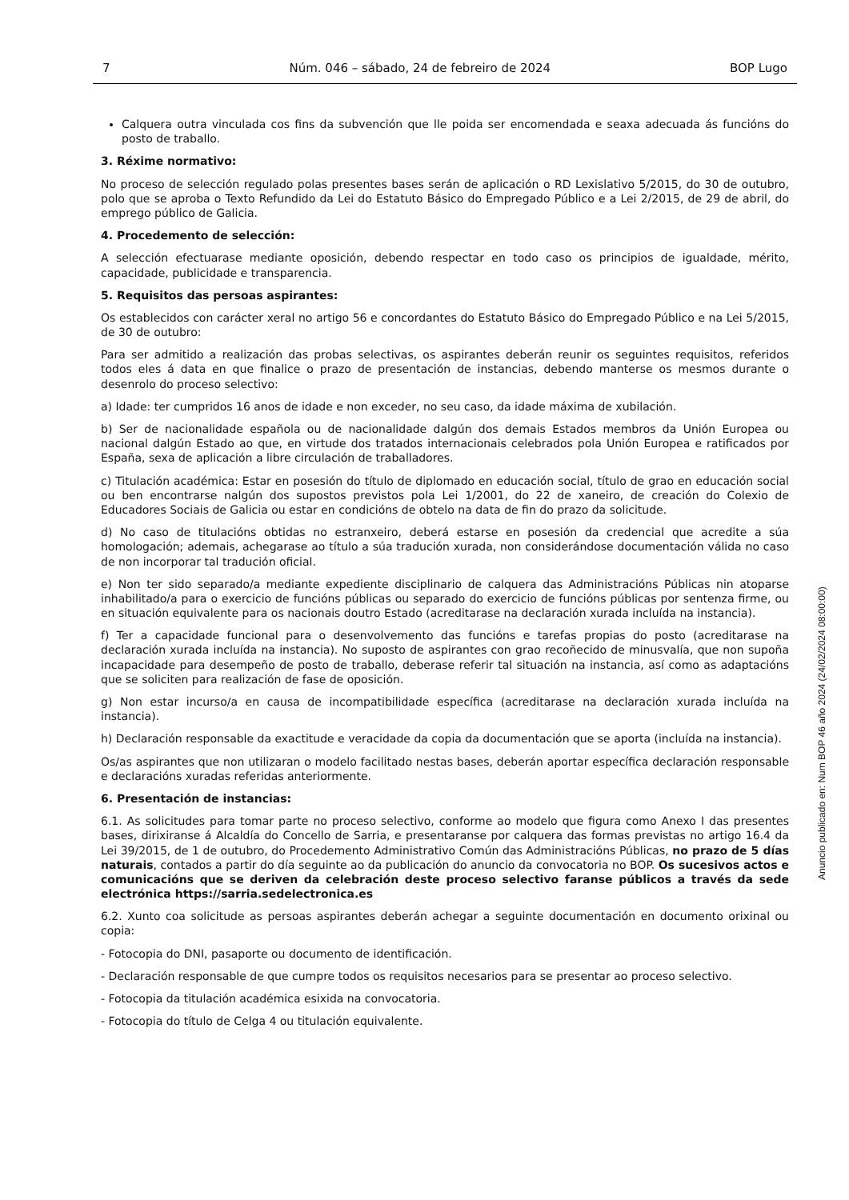7 Núm. 046 – sábado, 24 de febreiro de 2024 BOP Lugo
Calquera outra vinculada cos fins da subvención que lle poida ser encomendada e seaxa adecuada ás funcións do posto de traballo.
3. Réxime normativo:
No proceso de selección regulado polas presentes bases serán de aplicación o RD Lexislativo 5/2015, do 30 de outubro, polo que se aproba o Texto Refundido da Lei do Estatuto Básico do Empregado Público e a Lei 2/2015, de 29 de abril, do emprego público de Galicia.
4. Procedemento de selección:
A selección efectuarase mediante oposición, debendo respectar en todo caso os principios de igualdade, mérito, capacidade, publicidade e transparencia.
5. Requisitos das persoas aspirantes:
Os establecidos con carácter xeral no artigo 56 e concordantes do Estatuto Básico do Empregado Público e na Lei 5/2015, de 30 de outubro:
Para ser admitido a realización das probas selectivas, os aspirantes deberán reunir os seguintes requisitos, referidos todos eles á data en que finalice o prazo de presentación de instancias, debendo manterse os mesmos durante o desenrolo do proceso selectivo:
a) Idade: ter cumpridos 16 anos de idade e non exceder, no seu caso, da idade máxima de xubilación.
b) Ser de nacionalidade española ou de nacionalidade dalgún dos demais Estados membros da Unión Europea ou nacional dalgún Estado ao que, en virtude dos tratados internacionais celebrados pola Unión Europea e ratificados por España, sexa de aplicación a libre circulación de traballadores.
c) Titulación académica: Estar en posesión do título de diplomado en educación social, título de grao en educación social ou ben encontrarse nalgún dos supostos previstos pola Lei 1/2001, do 22 de xaneiro, de creación do Colexio de Educadores Sociais de Galicia ou estar en condicións de obtelo na data de fin do prazo da solicitude.
d) No caso de titulacións obtidas no estranxeiro, deberá estarse en posesión da credencial que acredite a súa homologación; ademais, achegarase ao título a súa tradución xurada, non considerándose documentación válida no caso de non incorporar tal tradución oficial.
e) Non ter sido separado/a mediante expediente disciplinario de calquera das Administracións Públicas nin atoparse inhabilitado/a para o exercicio de funcións públicas ou separado do exercicio de funcións públicas por sentenza firme, ou en situación equivalente para os nacionais doutro Estado (acreditarase na declaración xurada incluída na instancia).
f) Ter a capacidade funcional para o desenvolvemento das funcións e tarefas propias do posto (acreditarase na declaración xurada incluída na instancia). No suposto de aspirantes con grao recoñecido de minusvalía, que non supoña incapacidade para desempeño de posto de traballo, deberase referir tal situación na instancia, así como as adaptacións que se soliciten para realización de fase de oposición.
g) Non estar incurso/a en causa de incompatibilidade específica (acreditarase na declaración xurada incluída na instancia).
h) Declaración responsable da exactitude e veracidade da copia da documentación que se aporta (incluída na instancia).
Os/as aspirantes que non utilizaran o modelo facilitado nestas bases, deberán aportar específica declaración responsable e declaracións xuradas referidas anteriormente.
6. Presentación de instancias:
6.1. As solicitudes para tomar parte no proceso selectivo, conforme ao modelo que figura como Anexo I das presentes bases, dirixiranse á Alcaldía do Concello de Sarria, e presentaranse por calquera das formas previstas no artigo 16.4 da Lei 39/2015, de 1 de outubro, do Procedemento Administrativo Común das Administracións Públicas, no prazo de 5 días naturais, contados a partir do día seguinte ao da publicación do anuncio da convocatoria no BOP. Os sucesivos actos e comunicacións que se deriven da celebración deste proceso selectivo faranse públicos a través da sede electrónica https://sarria.sedelectronica.es
6.2. Xunto coa solicitude as persoas aspirantes deberán achegar a seguinte documentación en documento orixinal ou copia:
- Fotocopia do DNI, pasaporte ou documento de identificación.
- Declaración responsable de que cumpre todos os requisitos necesarios para se presentar ao proceso selectivo.
- Fotocopia da titulación académica esixida na convocatoria.
- Fotocopia do título de Celga 4 ou titulación equivalente.
Anuncio publicado en: Num BOP 46 año 2024 (24/02/2024 08:00:00)